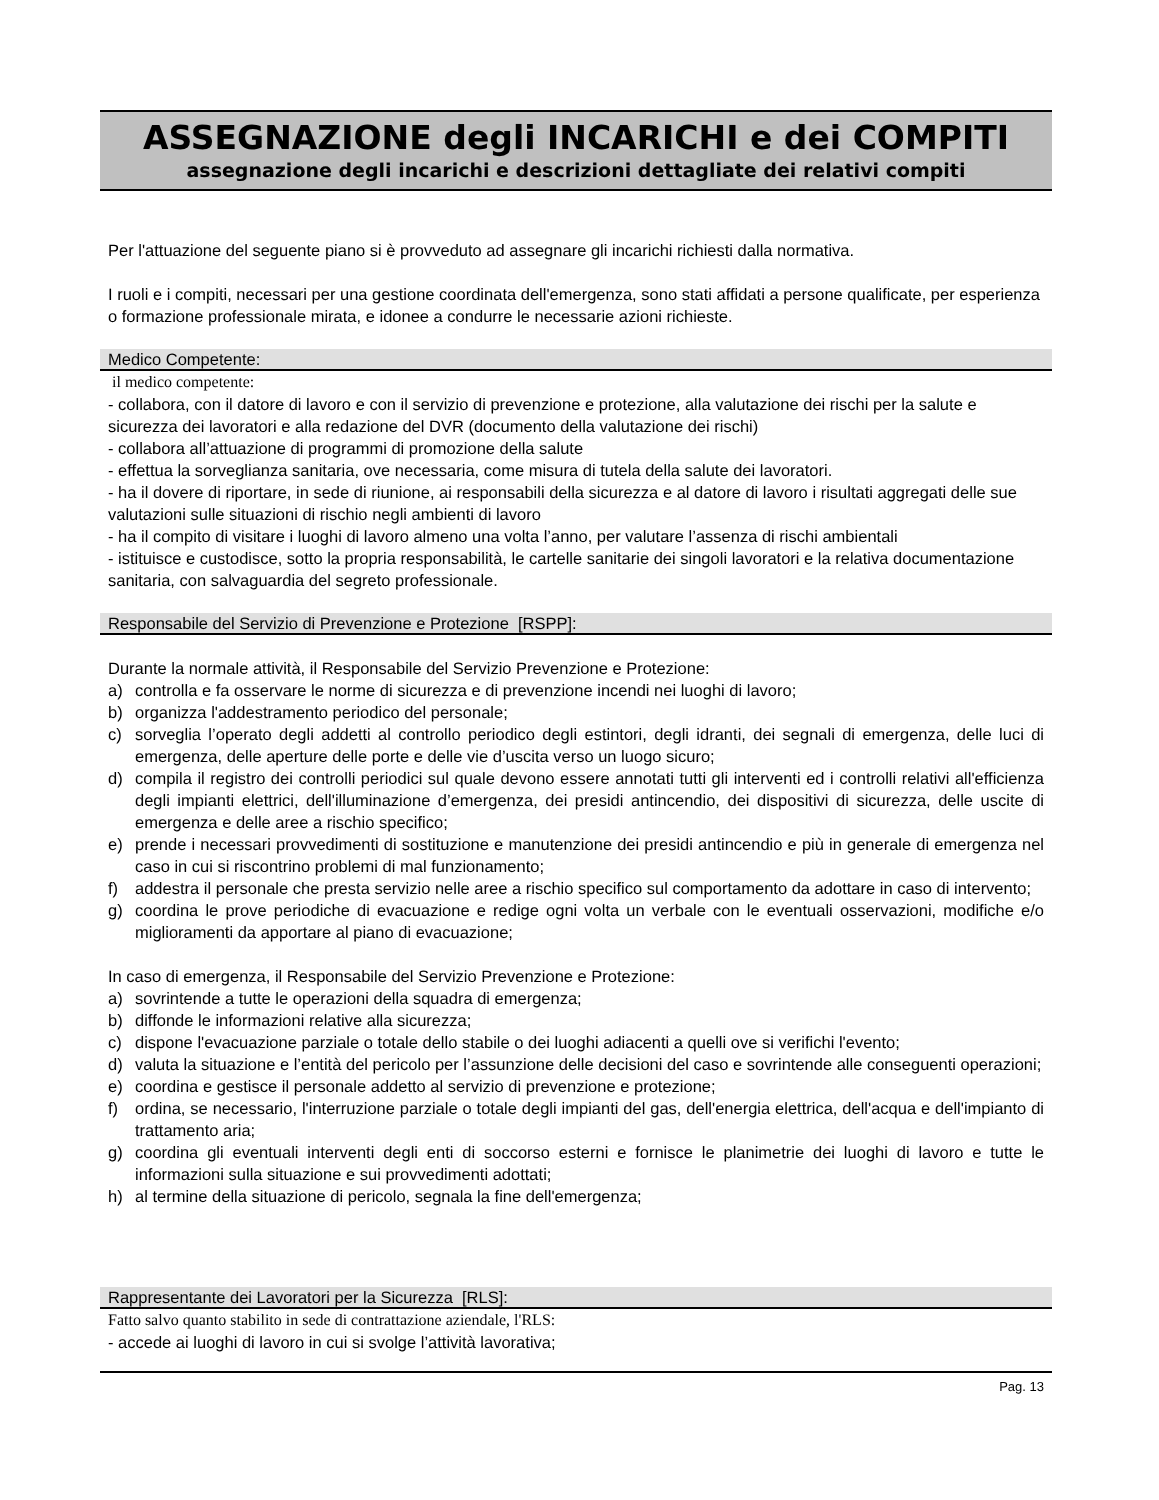ASSEGNAZIONE degli INCARICHI e dei COMPITI
assegnazione degli incarichi e descrizioni dettagliate dei relativi compiti
Per l'attuazione del seguente piano si è provveduto ad assegnare gli incarichi richiesti dalla normativa.
I ruoli e i compiti, necessari per una gestione coordinata dell'emergenza, sono stati affidati a persone qualificate, per esperienza o formazione professionale mirata, e idonee a condurre le necessarie azioni richieste.
Medico Competente:
il medico competente:
- collabora, con il datore di lavoro e con il servizio di prevenzione e protezione, alla valutazione dei rischi per la salute e sicurezza dei lavoratori e alla redazione del DVR (documento della valutazione dei rischi)
- collabora all’attuazione di programmi di promozione della salute
- effettua la sorveglianza sanitaria, ove necessaria, come misura di tutela della salute dei lavoratori.
- ha il dovere di riportare, in sede di riunione, ai responsabili della sicurezza e al datore di lavoro i risultati aggregati delle sue valutazioni sulle situazioni di rischio negli ambienti di lavoro
- ha il compito di visitare i luoghi di lavoro almeno una volta l’anno, per valutare l’assenza di rischi ambientali
- istituisce e custodisce, sotto la propria responsabilità, le cartelle sanitarie dei singoli lavoratori e la relativa documentazione sanitaria, con salvaguardia del segreto professionale.
Responsabile del Servizio di Prevenzione e Protezione [RSPP]:
Durante la normale attività, il Responsabile del Servizio Prevenzione e Protezione:
a) controlla e fa osservare le norme di sicurezza e di prevenzione incendi nei luoghi di lavoro;
b) organizza l'addestramento periodico del personale;
c) sorveglia l’operato degli addetti al controllo periodico degli estintori, degli idranti, dei segnali di emergenza, delle luci di emergenza, delle aperture delle porte e delle vie d’uscita verso un luogo sicuro;
d) compila il registro dei controlli periodici sul quale devono essere annotati tutti gli interventi ed i controlli relativi all'efficienza degli impianti elettrici, dell'illuminazione d’emergenza, dei presidi antincendio, dei dispositivi di sicurezza, delle uscite di emergenza e delle aree a rischio specifico;
e) prende i necessari provvedimenti di sostituzione e manutenzione dei presidi antincendio e più in generale di emergenza nel caso in cui si riscontrino problemi di mal funzionamento;
f) addestra il personale che presta servizio nelle aree a rischio specifico sul comportamento da adottare in caso di intervento;
g) coordina le prove periodiche di evacuazione e redige ogni volta un verbale con le eventuali osservazioni, modifiche e/o miglioramenti da apportare al piano di evacuazione;
In caso di emergenza, il Responsabile del Servizio Prevenzione e Protezione:
a) sovrintende a tutte le operazioni della squadra di emergenza;
b) diffonde le informazioni relative alla sicurezza;
c) dispone l'evacuazione parziale o totale dello stabile o dei luoghi adiacenti a quelli ove si verifichi l'evento;
d) valuta la situazione e l’entità del pericolo per l’assunzione delle decisioni del caso e sovrintende alle conseguenti operazioni;
e) coordina e gestisce il personale addetto al servizio di prevenzione e protezione;
f) ordina, se necessario, l'interruzione parziale o totale degli impianti del gas, dell'energia elettrica, dell'acqua e dell'impianto di trattamento aria;
g) coordina gli eventuali interventi degli enti di soccorso esterni e fornisce le planimetrie dei luoghi di lavoro e tutte le informazioni sulla situazione e sui provvedimenti adottati;
h) al termine della situazione di pericolo, segnala la fine dell'emergenza;
Rappresentante dei Lavoratori per la Sicurezza [RLS]:
Fatto salvo quanto stabilito in sede di contrattazione aziendale, l'RLS:
- accede ai luoghi di lavoro in cui si svolge l’attività lavorativa;
Pag. 13